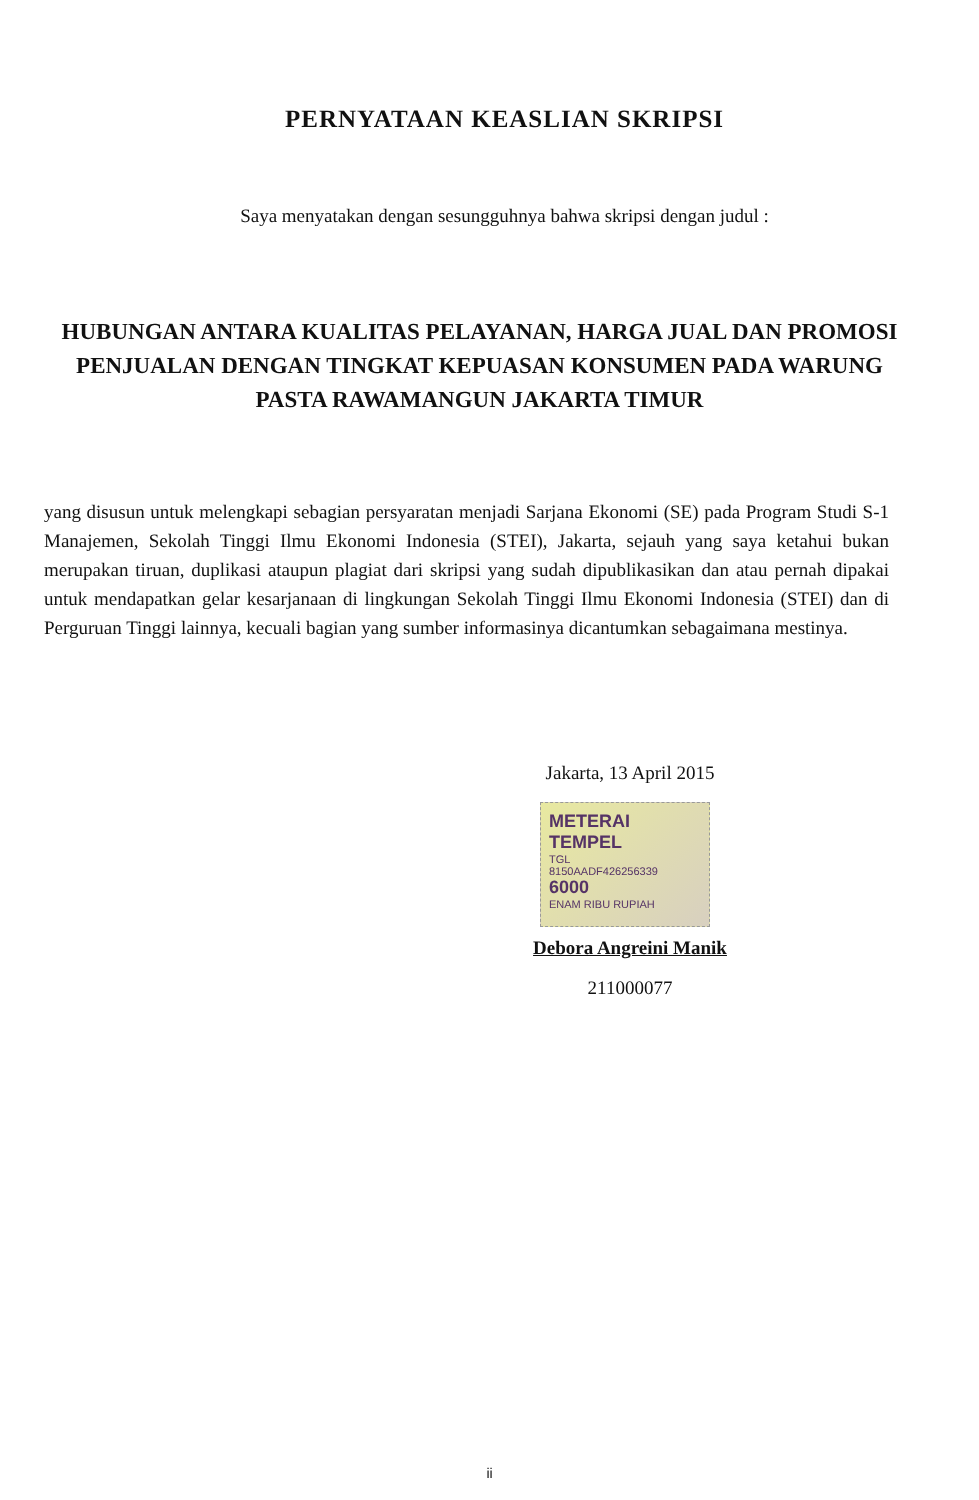PERNYATAAN KEASLIAN SKRIPSI
Saya menyatakan dengan sesungguhnya bahwa skripsi dengan judul :
HUBUNGAN ANTARA KUALITAS PELAYANAN, HARGA JUAL DAN PROMOSI PENJUALAN DENGAN TINGKAT KEPUASAN KONSUMEN PADA WARUNG PASTA RAWAMANGUN JAKARTA TIMUR
yang disusun untuk melengkapi sebagian persyaratan menjadi Sarjana Ekonomi (SE) pada Program Studi S-1 Manajemen, Sekolah Tinggi Ilmu Ekonomi Indonesia (STEI), Jakarta, sejauh yang saya ketahui bukan merupakan tiruan, duplikasi ataupun plagiat dari skripsi yang sudah dipublikasikan dan atau pernah dipakai untuk mendapatkan gelar kesarjanaan di lingkungan Sekolah Tinggi Ilmu Ekonomi Indonesia (STEI) dan di Perguruan Tinggi lainnya, kecuali bagian yang sumber informasinya dicantumkan sebagaimana mestinya.
Jakarta, 13 April 2015
METERAI TEMPEL
TGL
8150AADF426256339
6000
ENAM RIBU RUPIAH
Debora Angreini Manik
211000077
ii